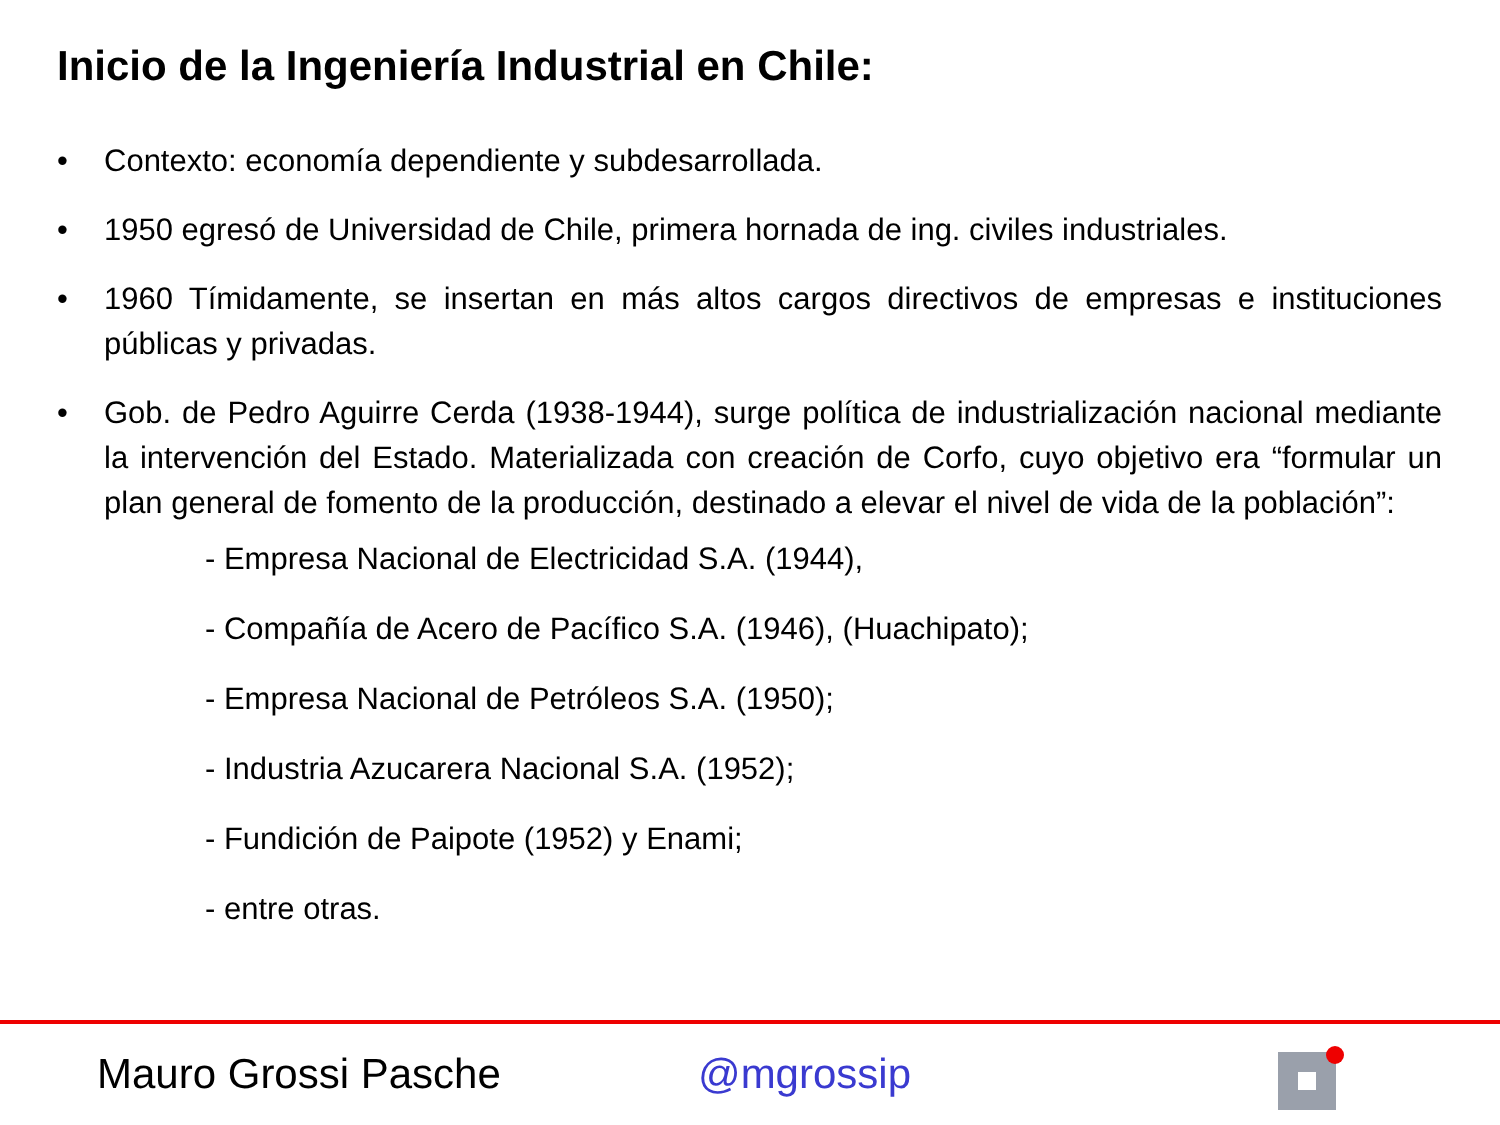Inicio de la Ingeniería Industrial en Chile:
• Contexto: economía dependiente y subdesarrollada.
• 1950 egresó de Universidad de Chile, primera hornada de ing. civiles industriales.
• 1960 Tímidamente, se insertan en más altos cargos directivos de empresas e instituciones públicas y privadas.
• Gob. de Pedro Aguirre Cerda (1938-1944), surge política de industrialización nacional mediante la intervención del Estado. Materializada con creación de Corfo, cuyo objetivo era “formular un plan general de fomento de la producción, destinado a elevar el nivel de vida de la población”:
- Empresa Nacional de Electricidad S.A. (1944),
- Compañía de Acero de Pacífico S.A. (1946), (Huachipato);
- Empresa Nacional de Petróleos S.A. (1950);
- Industria Azucarera Nacional S.A. (1952);
- Fundición de Paipote (1952) y Enami;
- entre otras.
Mauro Grossi Pasche @mgrossip